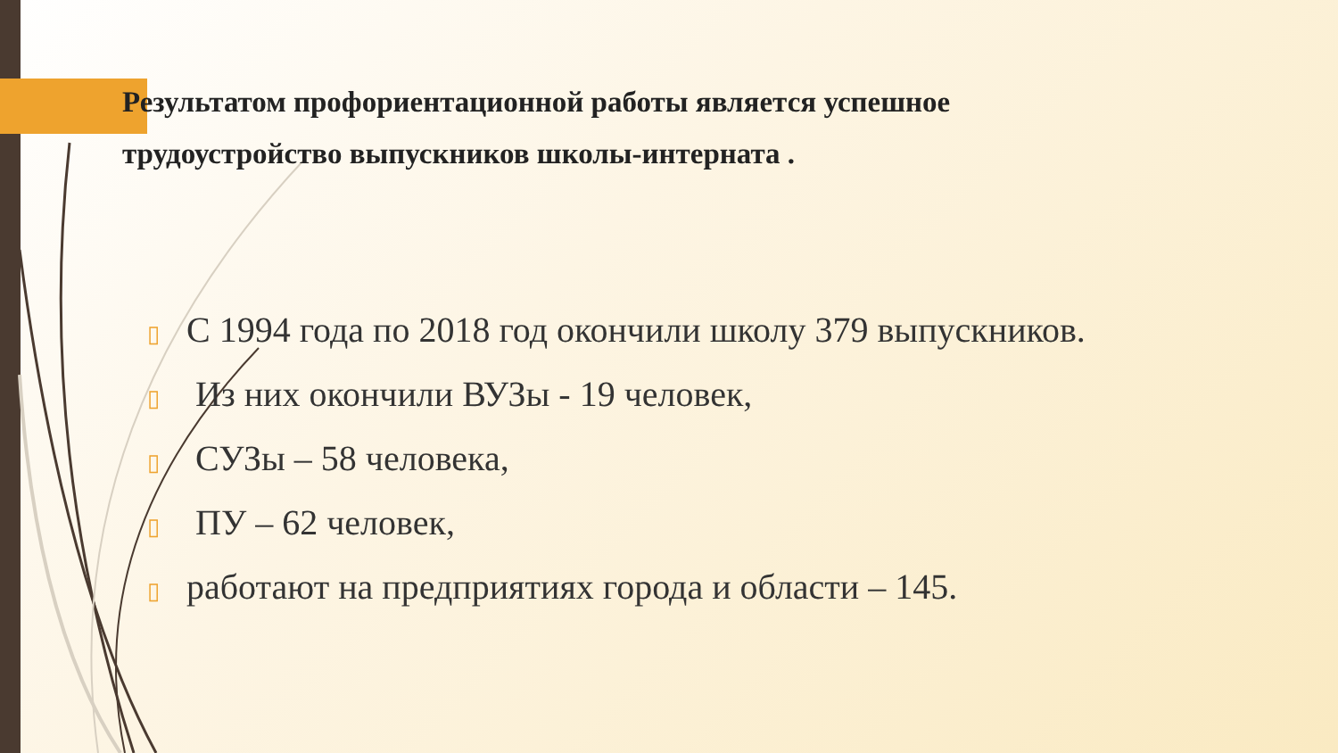Результатом профориентационной работы является успешное трудоустройство выпускников школы-интерната .
▯ С 1994 года по 2018 год окончили школу 379 выпускников.
▯ Из них окончили ВУЗы - 19 человек,
▯ СУЗы – 58 человека,
▯ ПУ – 62 человек,
▯ работают на предприятиях города и области – 145.